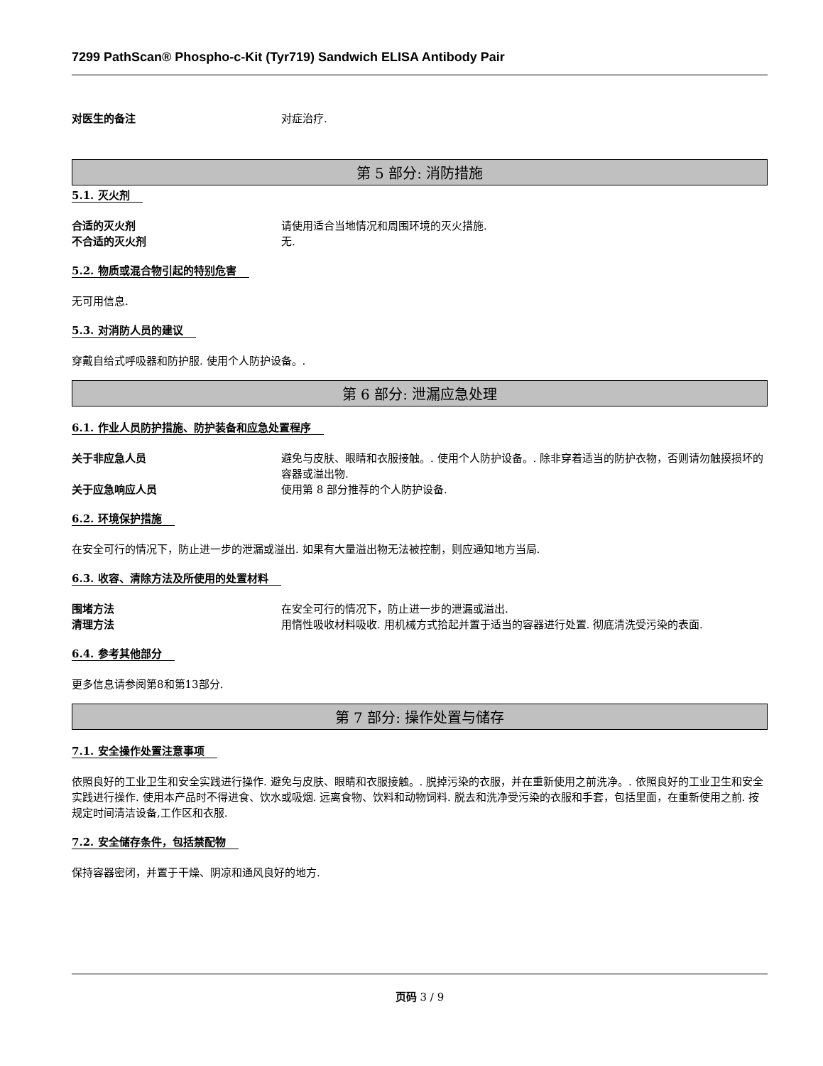7299 PathScan® Phospho-c-Kit (Tyr719) Sandwich ELISA Antibody Pair
对医生的备注 对症治疗.
第 5 部分: 消防措施
5.1. 灭火剂
合适的灭火剂 请使用适合当地情况和周围环境的灭火措施.
不合适的灭火剂 无.
5.2. 物质或混合物引起的特别危害
无可用信息.
5.3. 对消防人员的建议
穿戴自给式呼吸器和防护服. 使用个人防护设备。.
第 6 部分: 泄漏应急处理
6.1. 作业人员防护措施、防护装备和应急处置程序
关于非应急人员 避免与皮肤、眼睛和衣服接触。. 使用个人防护设备。. 除非穿着适当的防护衣物，否则请勿触摸损坏的容器或溢出物.
关于应急响应人员 使用第 8 部分推荐的个人防护设备.
6.2. 环境保护措施
在安全可行的情况下，防止进一步的泄漏或溢出. 如果有大量溢出物无法被控制，则应通知地方当局.
6.3. 收容、清除方法及所使用的处置材料
围堵方法 在安全可行的情况下，防止进一步的泄漏或溢出.
清理方法 用惰性吸收材料吸收. 用机械方式拾起并置于适当的容器进行处置. 彻底清洗受污染的表面.
6.4. 参考其他部分
更多信息请参阅第8和第13部分.
第 7 部分: 操作处置与储存
7.1. 安全操作处置注意事项
依照良好的工业卫生和安全实践进行操作. 避免与皮肤、眼睛和衣服接触。. 脱掉污染的衣服，并在重新使用之前洗净。. 依照良好的工业卫生和安全实践进行操作. 使用本产品时不得进食、饮水或吸烟. 远离食物、饮料和动物饲料. 脱去和洗净受污染的衣服和手套，包括里面，在重新使用之前. 按规定时间清洁设备,工作区和衣服.
7.2. 安全储存条件，包括禁配物
保持容器密闭，并置于干燥、阴凉和通风良好的地方.
页码 3 / 9